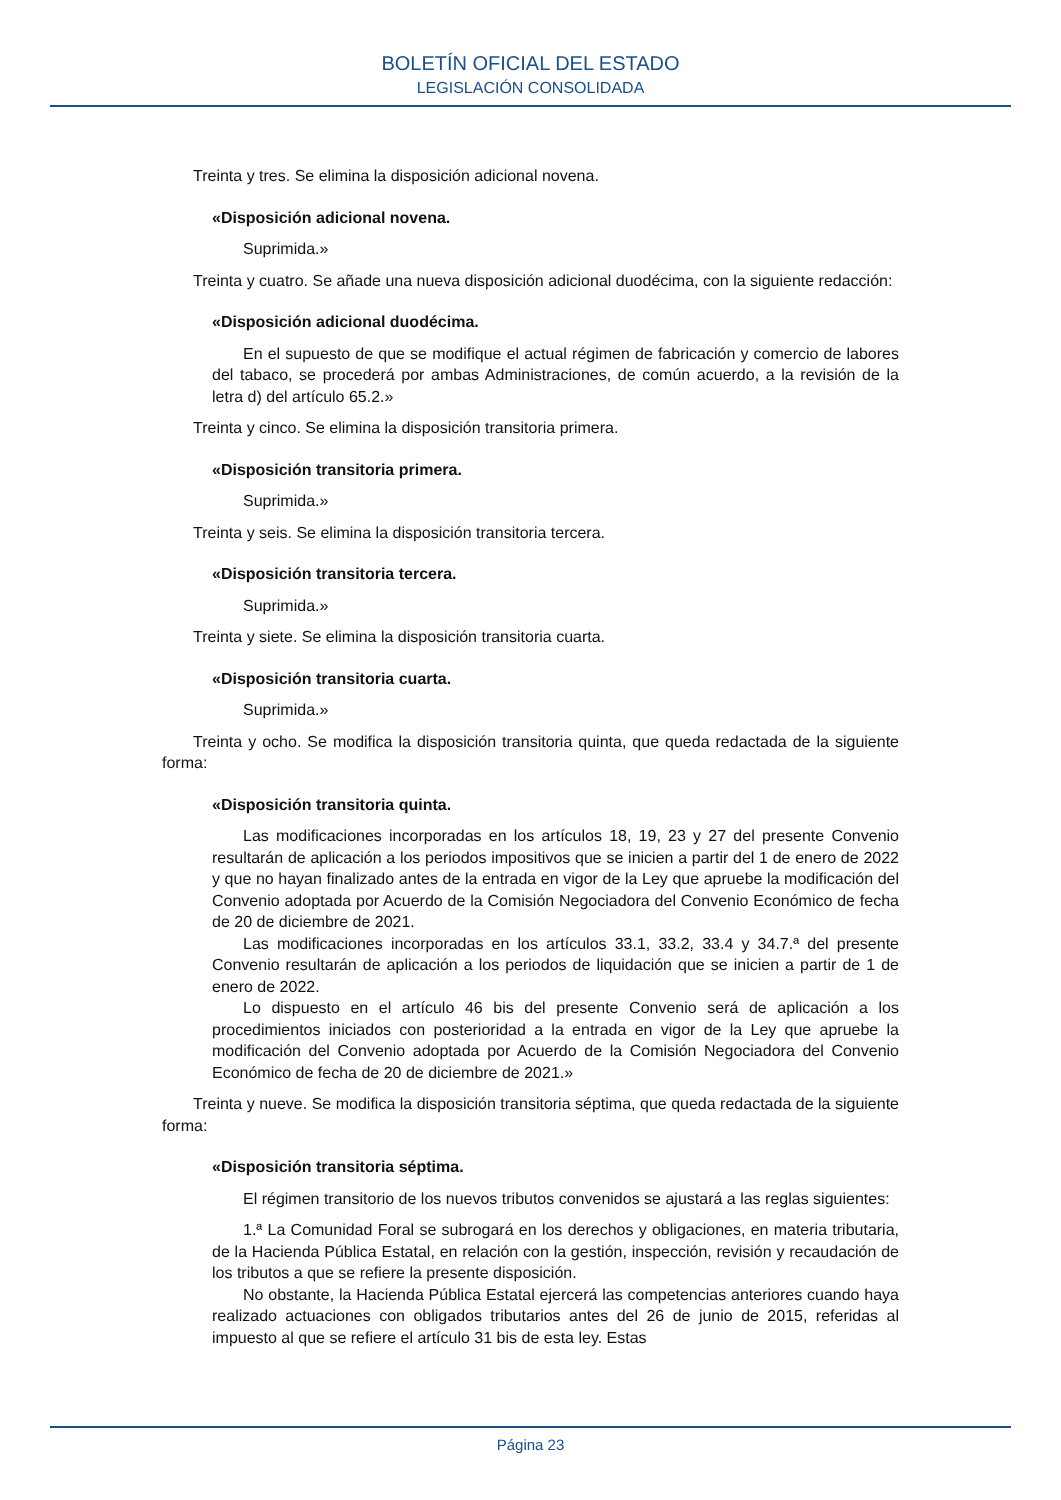BOLETÍN OFICIAL DEL ESTADO
LEGISLACIÓN CONSOLIDADA
Treinta y tres. Se elimina la disposición adicional novena.
«Disposición adicional novena.
Suprimida.»
Treinta y cuatro. Se añade una nueva disposición adicional duodécima, con la siguiente redacción:
«Disposición adicional duodécima.
En el supuesto de que se modifique el actual régimen de fabricación y comercio de labores del tabaco, se procederá por ambas Administraciones, de común acuerdo, a la revisión de la letra d) del artículo 65.2.»
Treinta y cinco. Se elimina la disposición transitoria primera.
«Disposición transitoria primera.
Suprimida.»
Treinta y seis. Se elimina la disposición transitoria tercera.
«Disposición transitoria tercera.
Suprimida.»
Treinta y siete. Se elimina la disposición transitoria cuarta.
«Disposición transitoria cuarta.
Suprimida.»
Treinta y ocho. Se modifica la disposición transitoria quinta, que queda redactada de la siguiente forma:
«Disposición transitoria quinta.
Las modificaciones incorporadas en los artículos 18, 19, 23 y 27 del presente Convenio resultarán de aplicación a los periodos impositivos que se inicien a partir del 1 de enero de 2022 y que no hayan finalizado antes de la entrada en vigor de la Ley que apruebe la modificación del Convenio adoptada por Acuerdo de la Comisión Negociadora del Convenio Económico de fecha de 20 de diciembre de 2021.
Las modificaciones incorporadas en los artículos 33.1, 33.2, 33.4 y 34.7.ª del presente Convenio resultarán de aplicación a los periodos de liquidación que se inicien a partir de 1 de enero de 2022.
Lo dispuesto en el artículo 46 bis del presente Convenio será de aplicación a los procedimientos iniciados con posterioridad a la entrada en vigor de la Ley que apruebe la modificación del Convenio adoptada por Acuerdo de la Comisión Negociadora del Convenio Económico de fecha de 20 de diciembre de 2021.»
Treinta y nueve. Se modifica la disposición transitoria séptima, que queda redactada de la siguiente forma:
«Disposición transitoria séptima.
El régimen transitorio de los nuevos tributos convenidos se ajustará a las reglas siguientes:
1.ª La Comunidad Foral se subrogará en los derechos y obligaciones, en materia tributaria, de la Hacienda Pública Estatal, en relación con la gestión, inspección, revisión y recaudación de los tributos a que se refiere la presente disposición.
No obstante, la Hacienda Pública Estatal ejercerá las competencias anteriores cuando haya realizado actuaciones con obligados tributarios antes del 26 de junio de 2015, referidas al impuesto al que se refiere el artículo 31 bis de esta ley. Estas
Página 23